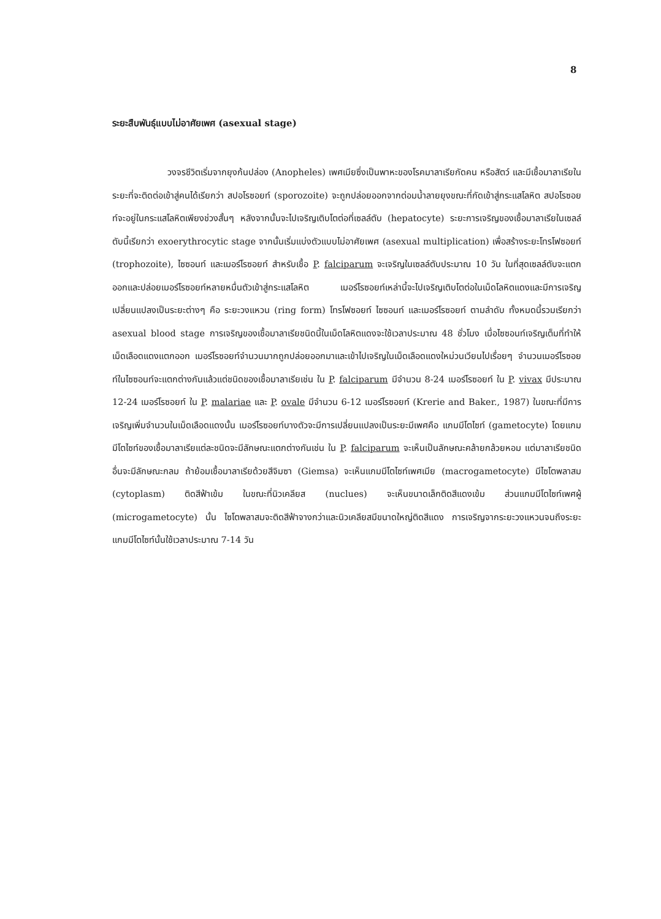8
ระยะสืบพันธุ์แบบไม่อาศัยเพศ (asexual stage)
วงจรชีวิตเริ่มจากยุงก้นปล่อง (Anopheles) เพศเมียซึ่งเป็นพาหะของโรคมาลาเรียกัดคน หรือสัตว์ และมีเชื้อมาลาเรียในระยะที่จะติดต่อเข้าสู่คนได้เรียกว่า สปอโรซอยท์ (sporozoite) จะถูกปล่อยออกจากต่อมน้ำลายยุงขณะที่กัดเข้าสู่กระแสโลหิต สปอโรซอยท์จะอยู่ในกระแสโลหิตเพียงช่วงสั้นๆ หลังจากนั้นจะไปเจริญเติบโตต่อที่เซลล์ตับ (hepatocyte) ระยะการเจริญของเชื้อมาลาเรียในเซลล์ตับนี้เรียกว่า exoerythrocytic stage จากนั้นเริ่มแบ่งตัวแบบไม่อาศัยเพศ (asexual multiplication) เพื่อสร้างระยะโทรโฟซอยท์ (trophozoite), ไซซอนท์ และเมอร์โรซอยท์ สำหรับเชื้อ P. falciparum จะเจริญในเซลล์ตับประมาณ 10 วัน ในที่สุดเซลล์ตับจะแตกออกและปล่อยเมอร์โรซอยท์หลายหมื่นตัวเข้าสู่กระแสโลหิต เมอร์โรซอยท์เหล่านี้จะไปเจริญเติบโตต่อในเม็ดโลหิตแดงและมีการเจริญเปลี่ยนแปลงเป็นระยะต่างๆ คือ ระยะวงแหวน (ring form) โทรโฟซอยท์ ไซซอนท์ และเมอร์โรซอยท์ ตามลำดับ ทั้งหมดนี้รวมเรียกว่า asexual blood stage การเจริญของเชื้อมาลาเรียชนิดนี้ในเม็ดโลหิตแดงจะใช้เวลาประมาณ 48 ชั่วโมง เมื่อไซซอนท์เจริญเต็มที่ทำให้เม็ดเลือดแดงแตกออก เมอร์โรซอยท์จำนวนมากถูกปล่อยออกมาและเข้าไปเจริญในเม็ดเลือดแดงใหม่วนเวียนไปเรื่อยๆ จำนวนเมอร์โรซอยท์ในไซซอนท์จะแตกต่างกันแล้วแต่ชนิดของเชื้อมาลาเรียเช่น ใน P. falciparum มีจำนวน 8-24 เมอร์โรซอยท์ ใน P. vivax มีประมาณ 12-24 เมอร์โรซอยท์ ใน P. malariae และ P. ovale มีจำนวน 6-12 เมอร์โรซอยท์ (Krerie and Baker., 1987) ในขณะที่มีการเจริญเพิ่มจำนวนในเม็ดเลือดแดงนั้น เมอร์โรซอยท์บางตัวจะมีการเปลี่ยนแปลงเป็นระยะมีเพศคือ แกมมีโตไซท์ (gametocyte) โดยแกมมีโตไซท์ของเชื้อมาลาเรียแต่ละชนิดจะมีลักษณะแตกต่างกันเช่น ใน P. falciparum จะเห็นเป็นลักษณะคล้ายกล้วยหอม แต่มาลาเรียชนิดอื่นจะมีลักษณะกลม ถ้าย้อมเชื้อมาลาเรียด้วยสีจิมซา (Giemsa) จะเห็นแกมมีโตไซท์เพศเมีย (macrogametocyte) มีไซโตพลาสม (cytoplasm) ติดสีฟ้าเข้ม ในขณะที่นิวเคลียส (nuclues) จะเห็นขนาดเล็กติดสีแดงเข้ม ส่วนแกมมีโตไซท์เพศผู้ (microgametocyte) นั้น ไซโตพลาสมจะติดสีฟ้าจางกว่าและนิวเคลียสมีขนาดใหญ่ติดสีแดง การเจริญจากระยะวงแหวนจนถึงระยะแกมมีโตไซท์นั้นใช้เวลาประมาณ 7-14 วัน